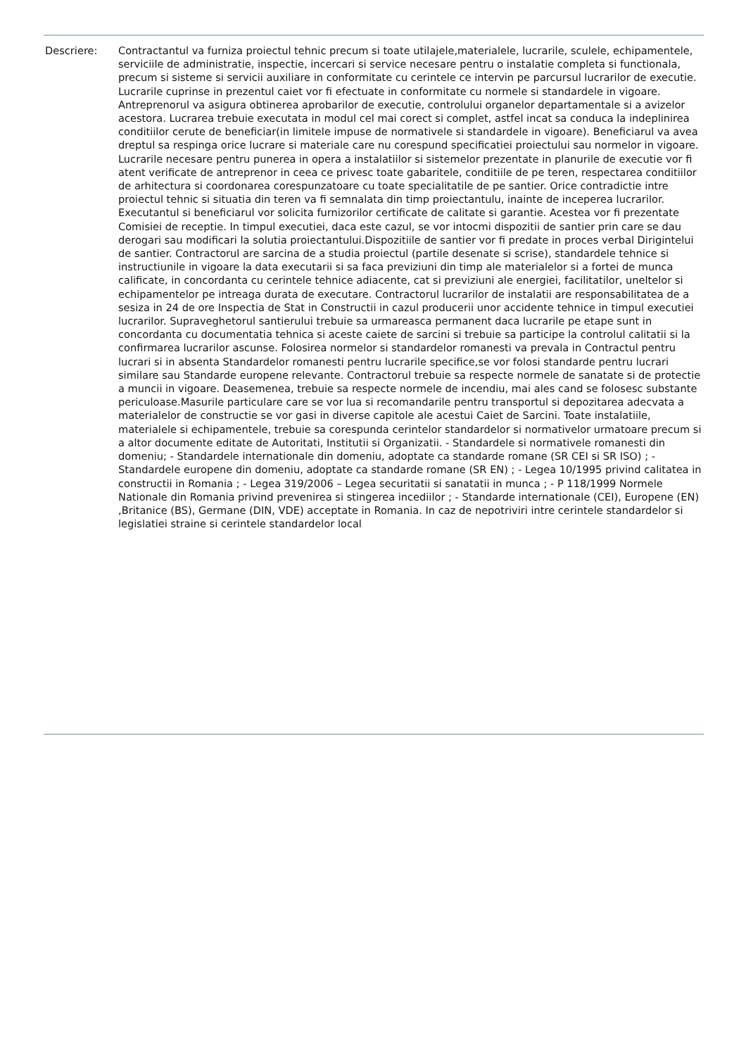Descriere: Contractantul va furniza proiectul tehnic precum si toate utilajele,materialele, lucrarile, sculele, echipamentele, serviciile de administratie, inspectie, incercari si service necesare pentru o instalatie completa si functionala, precum si sisteme si servicii auxiliare in conformitate cu cerintele ce intervin pe parcursul lucrarilor de executie. Lucrarile cuprinse in prezentul caiet vor fi efectuate in conformitate cu normele si standardele in vigoare. Antreprenorul va asigura obtinerea aprobarilor de executie, controlului organelor departamentale si a avizelor acestora. Lucrarea trebuie executata in modul cel mai corect si complet, astfel incat sa conduca la indeplinirea conditiilor cerute de beneficiar(in limitele impuse de normativele si standardele in vigoare). Beneficiarul va avea dreptul sa respinga orice lucrare si materiale care nu corespund specificatiei proiectului sau normelor in vigoare. Lucrarile necesare pentru punerea in opera a instalatiilor si sistemelor prezentate in planurile de executie vor fi atent verificate de antreprenor in ceea ce privesc toate gabaritele, conditiile de pe teren, respectarea conditiilor de arhitectura si coordonarea corespunzatoare cu toate specialitatile de pe santier. Orice contradictie intre proiectul tehnic si situatia din teren va fi semnalata din timp proiectantulu, inainte de inceperea lucrarilor. Executantul si beneficiarul vor solicita furnizorilor certificate de calitate si garantie. Acestea vor fi prezentate Comisiei de receptie. In timpul executiei, daca este cazul, se vor intocmi dispozitii de santier prin care se dau derogari sau modificari la solutia proiectantului.Dispozitiile de santier vor fi predate in proces verbal Dirigintelui de santier. Contractorul are sarcina de a studia proiectul (partile desenate si scrise), standardele tehnice si instructiunile in vigoare la data executarii si sa faca previziuni din timp ale materialelor si a fortei de munca calificate, in concordanta cu cerintele tehnice adiacente, cat si previziuni ale energiei, facilitatilor, uneltelor si echipamentelor pe intreaga durata de executare. Contractorul lucrarilor de instalatii are responsabilitatea de a sesiza in 24 de ore Inspectia de Stat in Constructii in cazul producerii unor accidente tehnice in timpul executiei lucrarilor. Supraveghetorul santierului trebuie sa urmareasca permanent daca lucrarile pe etape sunt in concordanta cu documentatia tehnica si aceste caiete de sarcini si trebuie sa participe la controlul calitatii si la confirmarea lucrarilor ascunse. Folosirea normelor si standardelor romanesti va prevala in Contractul pentru lucrari si in absenta Standardelor romanesti pentru lucrarile specifice,se vor folosi standarde pentru lucrari similare sau Standarde europene relevante. Contractorul trebuie sa respecte normele de sanatate si de protectie a muncii in vigoare. Deasemenea, trebuie sa respecte normele de incendiu, mai ales cand se folosesc substante periculoase.Masurile particulare care se vor lua si recomandarile pentru transportul si depozitarea adecvata a materialelor de constructie se vor gasi in diverse capitole ale acestui Caiet de Sarcini. Toate instalatiile, materialele si echipamentele, trebuie sa corespunda cerintelor standardelor si normativelor urmatoare precum si a altor documente editate de Autoritati, Institutii si Organizatii. - Standardele si normativele romanesti din domeniu; - Standardele internationale din domeniu, adoptate ca standarde romane (SR CEI si SR ISO) ; - Standardele europene din domeniu, adoptate ca standarde romane (SR EN) ; - Legea 10/1995 privind calitatea in constructii in Romania ; - Legea 319/2006 – Legea securitatii si sanatatii in munca ; - P 118/1999 Normele Nationale din Romania privind prevenirea si stingerea incediilor ; - Standarde internationale (CEI), Europene (EN) ,Britanice (BS), Germane (DIN, VDE) acceptate in Romania. In caz de nepotriviri intre cerintele standardelor si legislatiei straine si cerintele standardelor local